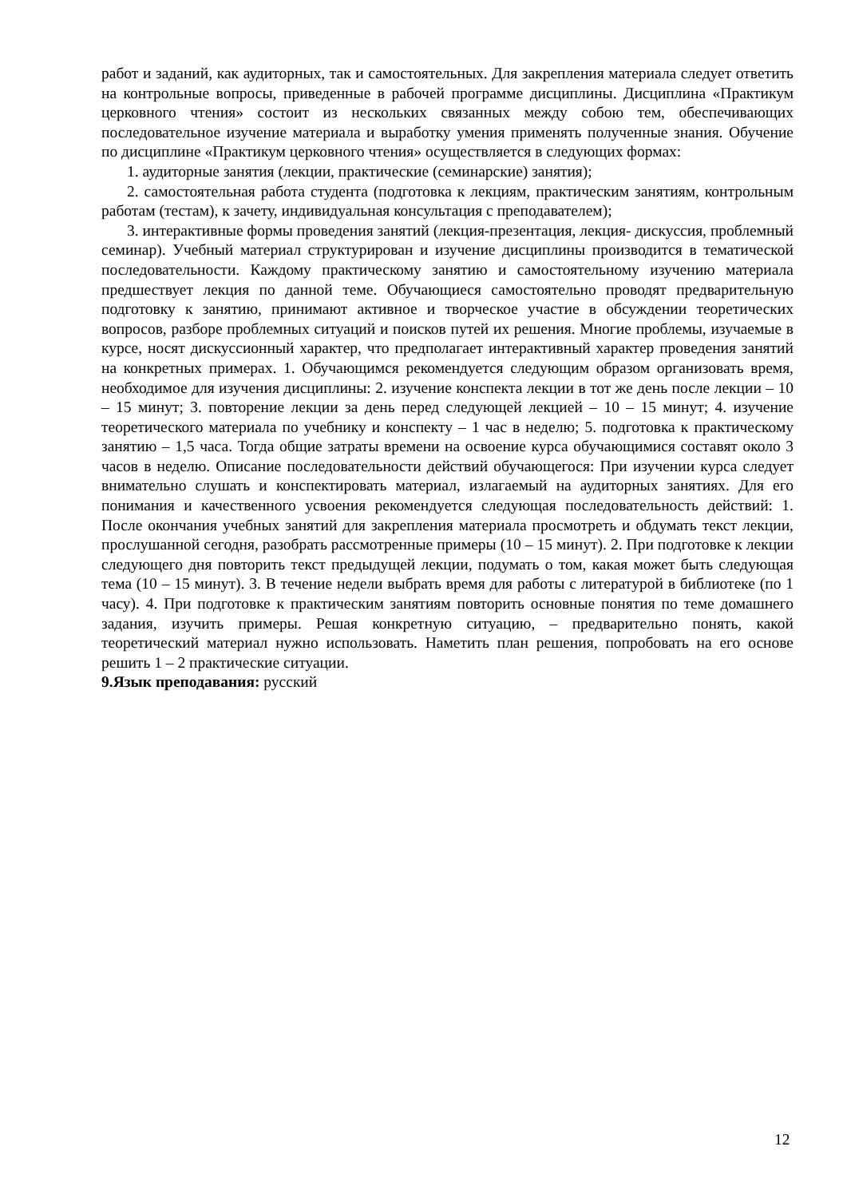работ и заданий, как аудиторных, так и самостоятельных. Для закрепления материала следует ответить на контрольные вопросы, приведенные в рабочей программе дисциплины. Дисциплина «Практикум церковного чтения» состоит из нескольких связанных между собою тем, обеспечивающих последовательное изучение материала и выработку умения применять полученные знания. Обучение по дисциплине «Практикум церковного чтения» осуществляется в следующих формах:
1. аудиторные занятия (лекции, практические (семинарские) занятия);
2. самостоятельная работа студента (подготовка к лекциям, практическим занятиям, контрольным работам (тестам), к зачету, индивидуальная консультация с преподавателем);
3. интерактивные формы проведения занятий (лекция-презентация, лекция- дискуссия, проблемный семинар). Учебный материал структурирован и изучение дисциплины производится в тематической последовательности. Каждому практическому занятию и самостоятельному изучению материала предшествует лекция по данной теме. Обучающиеся самостоятельно проводят предварительную подготовку к занятию, принимают активное и творческое участие в обсуждении теоретических вопросов, разборе проблемных ситуаций и поисков путей их решения. Многие проблемы, изучаемые в курсе, носят дискуссионный характер, что предполагает интерактивный характер проведения занятий на конкретных примерах. 1. Обучающимся рекомендуется следующим образом организовать время, необходимое для изучения дисциплины: 2. изучение конспекта лекции в тот же день после лекции – 10 – 15 минут; 3. повторение лекции за день перед следующей лекцией – 10 – 15 минут; 4. изучение теоретического материала по учебнику и конспекту – 1 час в неделю; 5. подготовка к практическому занятию – 1,5 часа. Тогда общие затраты времени на освоение курса обучающимися составят около 3 часов в неделю. Описание последовательности действий обучающегося: При изучении курса следует внимательно слушать и конспектировать материал, излагаемый на аудиторных занятиях. Для его понимания и качественного усвоения рекомендуется следующая последовательность действий: 1. После окончания учебных занятий для закрепления материала просмотреть и обдумать текст лекции, прослушанной сегодня, разобрать рассмотренные примеры (10 – 15 минут). 2. При подготовке к лекции следующего дня повторить текст предыдущей лекции, подумать о том, какая может быть следующая тема (10 – 15 минут). 3. В течение недели выбрать время для работы с литературой в библиотеке (по 1 часу). 4. При подготовке к практическим занятиям повторить основные понятия по теме домашнего задания, изучить примеры. Решая конкретную ситуацию, – предварительно понять, какой теоретический материал нужно использовать. Наметить план решения, попробовать на его основе решить 1 – 2 практические ситуации.
9.Язык преподавания: русский
12